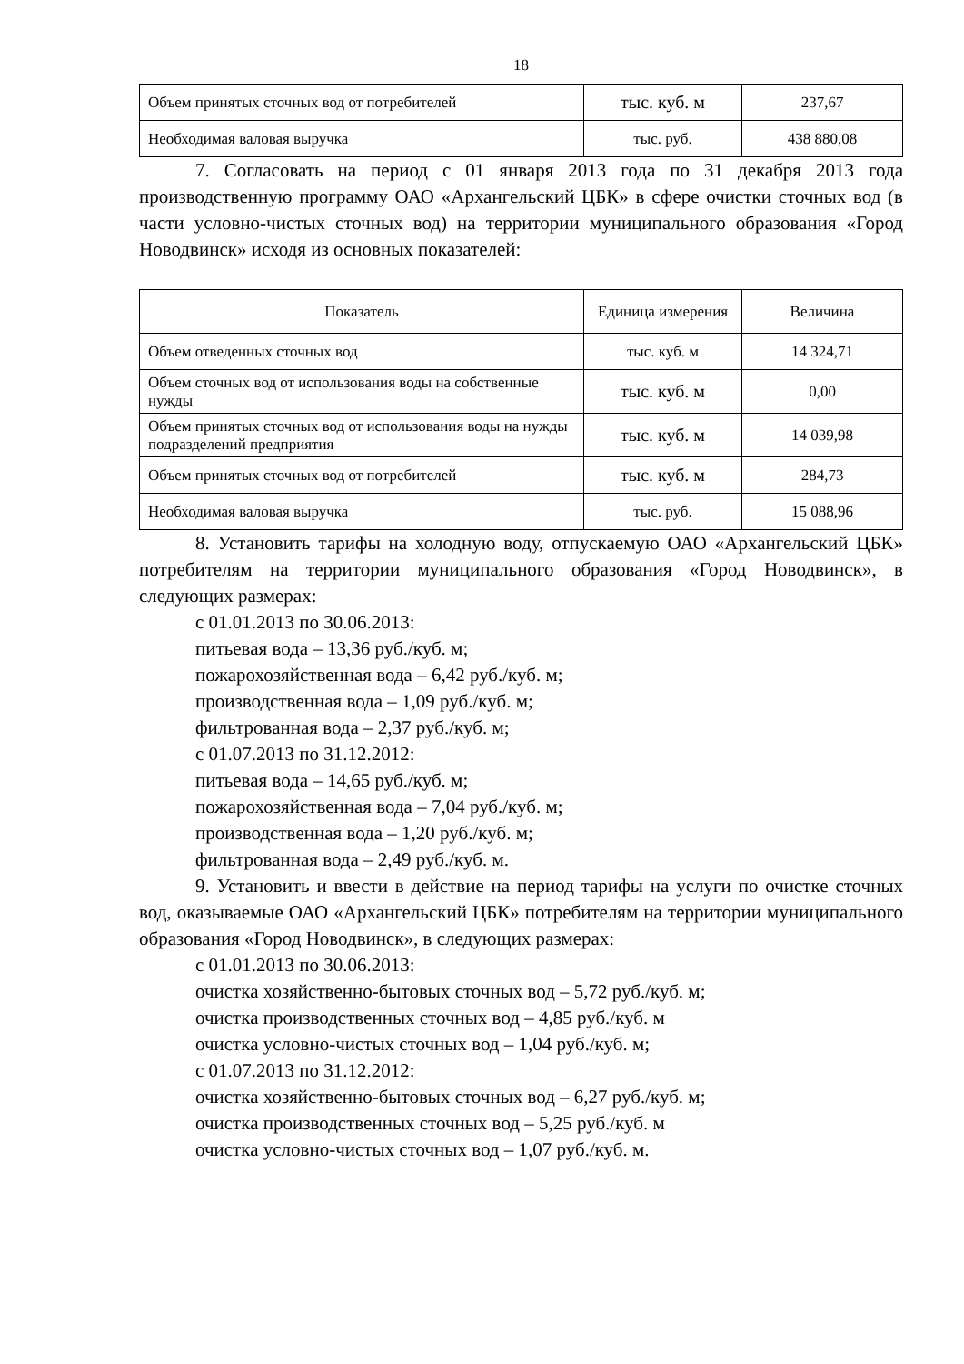18
| Объем принятых сточных вод от потребителей | тыс. куб. м | 237,67 |
| Необходимая валовая выручка | тыс. руб. | 438 880,08 |
7. Согласовать на период с 01 января 2013 года по 31 декабря 2013 года производственную программу ОАО «Архангельский ЦБК» в сфере очистки сточных вод (в части условно-чистых сточных вод) на территории муниципального образования «Город Новодвинск» исходя из основных показателей:
| Показатель | Единица измерения | Величина |
| --- | --- | --- |
| Объем отведенных сточных вод | тыс. куб. м | 14 324,71 |
| Объем сточных вод от использования воды на собственные нужды | тыс. куб. м | 0,00 |
| Объем принятых сточных вод от использования воды на нужды подразделений предприятия | тыс. куб. м | 14 039,98 |
| Объем принятых сточных вод от потребителей | тыс. куб. м | 284,73 |
| Необходимая валовая выручка | тыс. руб. | 15 088,96 |
8. Установить тарифы на холодную воду, отпускаемую ОАО «Архангельский ЦБК» потребителям на территории муниципального образования «Город Новодвинск», в следующих размерах:
с 01.01.2013 по 30.06.2013:
питьевая вода – 13,36 руб./куб. м;
пожарохозяйственная вода – 6,42 руб./куб. м;
производственная вода – 1,09 руб./куб. м;
фильтрованная вода – 2,37 руб./куб. м;
с 01.07.2013 по 31.12.2012:
питьевая вода – 14,65 руб./куб. м;
пожарохозяйственная вода – 7,04 руб./куб. м;
производственная вода – 1,20 руб./куб. м;
фильтрованная вода – 2,49 руб./куб. м.
9. Установить и ввести в действие на период тарифы на услуги по очистке сточных вод, оказываемые ОАО «Архангельский ЦБК» потребителям на территории муниципального образования «Город Новодвинск», в следующих размерах:
с 01.01.2013 по 30.06.2013:
очистка хозяйственно-бытовых сточных вод – 5,72 руб./куб. м;
очистка производственных сточных вод – 4,85 руб./куб. м
очистка условно-чистых сточных вод – 1,04 руб./куб. м;
с 01.07.2013 по 31.12.2012:
очистка хозяйственно-бытовых сточных вод – 6,27 руб./куб. м;
очистка производственных сточных вод – 5,25 руб./куб. м
очистка условно-чистых сточных вод – 1,07 руб./куб. м.